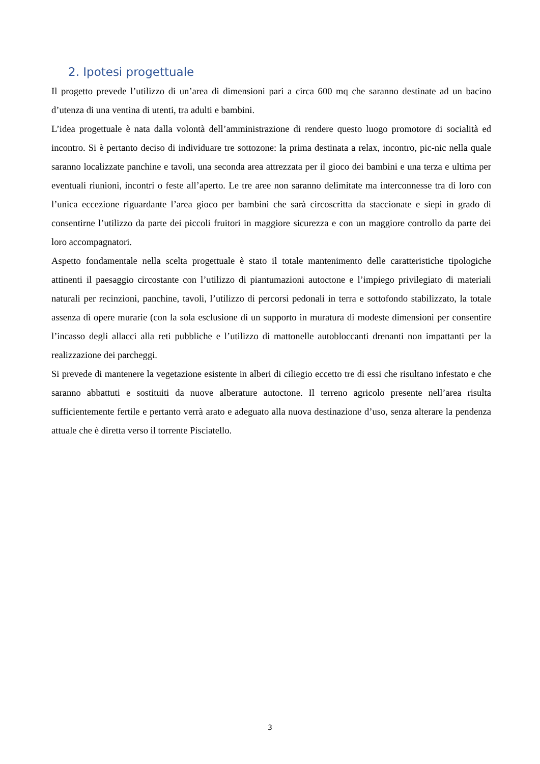2. Ipotesi progettuale
Il progetto prevede l’utilizzo di un’area di dimensioni pari a circa 600 mq che saranno destinate ad un bacino d’utenza di una ventina di utenti, tra adulti e bambini.
L’idea progettuale è nata dalla volontà dell’amministrazione di rendere questo luogo promotore di socialità ed incontro. Si è pertanto deciso di individuare tre sottozone: la prima destinata a relax, incontro, pic-nic nella quale saranno localizzate panchine e tavoli, una seconda area attrezzata per il gioco dei bambini e una terza e ultima per eventuali riunioni, incontri o feste all’aperto. Le tre aree non saranno delimitate ma interconnesse tra di loro con l’unica eccezione riguardante l’area gioco per bambini che sarà circoscritta da staccionate e siepi in grado di consentirne l’utilizzo da parte dei piccoli fruitori in maggiore sicurezza e con un maggiore controllo da parte dei loro accompagnatori.
Aspetto fondamentale nella scelta progettuale è stato il totale mantenimento delle caratteristiche tipologiche attinenti il paesaggio circostante con l’utilizzo di piantumazioni autoctone e l’impiego privilegiato di materiali naturali per recinzioni, panchine, tavoli, l’utilizzo di percorsi pedonali in terra e sottofondo stabilizzato, la totale assenza di opere murarie (con la sola esclusione di un supporto in muratura di modeste dimensioni per consentire l’incasso degli allacci alla reti pubbliche e l’utilizzo di mattonelle autobloccanti drenanti non impattanti per la realizzazione dei parcheggi.
Si prevede di mantenere la vegetazione esistente in alberi di ciliegio eccetto tre di essi che risultano infestato e che saranno abbattuti e sostituiti da nuove alberature autoctone. Il terreno agricolo presente nell’area risulta sufficientemente fertile e pertanto verrà arato e adeguato alla nuova destinazione d’uso, senza alterare la pendenza attuale che è diretta verso il torrente Pisciatello.
3